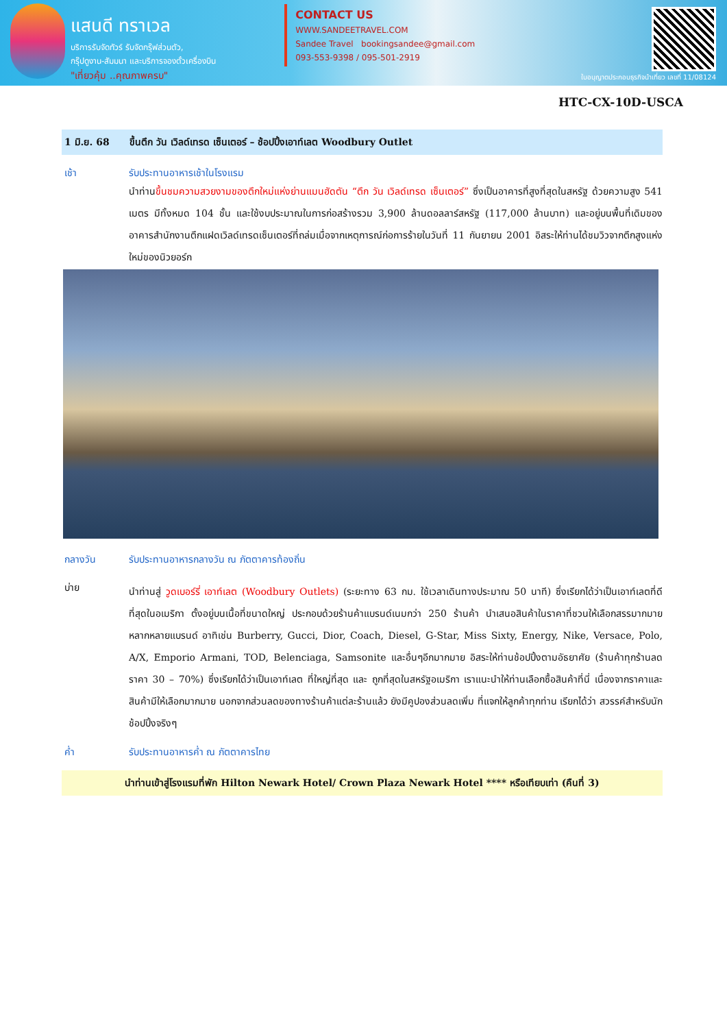แสนดี ทราเวล
บริการรับจัดทัวร์ รับจัดกรุ๊ฟส่วนตัว,
กรุ๊ปดูงาน-สัมมนา และบริการจองตั๋วเครื่องบิน
"เที่ยวคุ้ม ..คุณภาพครบ"
CONTACT US
WWW.SANDEETRAVEL.COM
Sandee Travel bookingsandee@gmail.com
093-553-9398 / 095-501-2919
ใบอนุญาตประกอบธุรกิจนำเที่ยว เลขที่ 11/08124
HTC-CX-10D-USCA
1 มิ.ย. 68 ขึ้นตึก วัน เวิลด์เทรด เซ็นเตอร์ – ช้อปปิ้งเอาท์เลต Woodbury Outlet
เช้า รับประทานอาหารเช้าในโรงแรม
นำท่านขึ้นชมความสวยงามของตึกใหม่แห่งย่านแมนฮัดตัน “ตึก วัน เวิลด์เทรด เซ็นเตอร์” ซึ่งเป็นอาคารที่สูงที่สุดในสหรัฐ ด้วยความสูง 541 เมตร มีทั้งหมด 104 ชั้น และใช้งบประมาณในการก่อสร้างรวม 3,900 ล้านดอลลาร์สหรัฐ (117,000 ล้านบาท) และอยู่บนพื้นที่เดิมของอาคารสำนักงานตึกแฝดเวิลด์เทรดเซ็นเตอร์ที่ถล่มเมื่อจากเหตุการณ์ก่อการร้ายในวันที่ 11 กันยายน 2001 อิสระให้ท่านได้ชมวิวจากตึกสูงแห่งใหม่ของนิวยอร์ก
กลางวัน รับประทานอาหารกลางวัน ณ ภัตตาคารท้องถิ่น
บ่าย
นำท่านสู่ วูดเบอร์รี่ เอาท์เลต (Woodbury Outlets) (ระยะทาง 63 กม. ใช้เวลาเดินทางประมาณ 50 นาที) ซึ่งเรียกได้ว่าเป็นเอาท์เลตที่ดีที่สุดในอเมริกา ตั้งอยู่บนเนื้อที่ขนาดใหญ่ ประกอบด้วยร้านค้าแบรนด์เนมกว่า 250 ร้านค้า นำเสนอสินค้าในราคาที่ชวนให้เลือกสรรมากมายหลากหลายแบรนด์ อาทิเช่น Burberry, Gucci, Dior, Coach, Diesel, G-Star, Miss Sixty, Energy, Nike, Versace, Polo, A/X, Emporio Armani, TOD, Belenciaga, Samsonite และอื่นๆอีกมากมาย อิสระให้ท่านช้อปปิ้งตามอัธยาศัย (ร้านค้าทุกร้านลดราคา 30 – 70%) ซึ่งเรียกได้ว่าเป็นเอาท์เลต ที่ใหญ่ที่สุด และ ถูกที่สุดในสหรัฐอเมริกา เราแนะนำให้ท่านเลือกซื้อสินค้าที่นี่ เนื่องจากราคาและสินค้ามีให้เลือกมากมาย นอกจากส่วนลดของทางร้านค้าแต่ละร้านแล้ว ยังมีคูปองส่วนลดเพิ่ม ที่แจกให้ลูกค้าทุกท่าน เรียกได้ว่า สวรรค์สำหรับนักช้อปปิ้งจริงๆ
ค่ำ รับประทานอาหารค่ำ ณ ภัตตาคารไทย
นำท่านเข้าสู่โรงแรมที่พัก Hilton Newark Hotel/ Crown Plaza Newark Hotel **** หรือเทียบเท่า (คืนที่ 3)